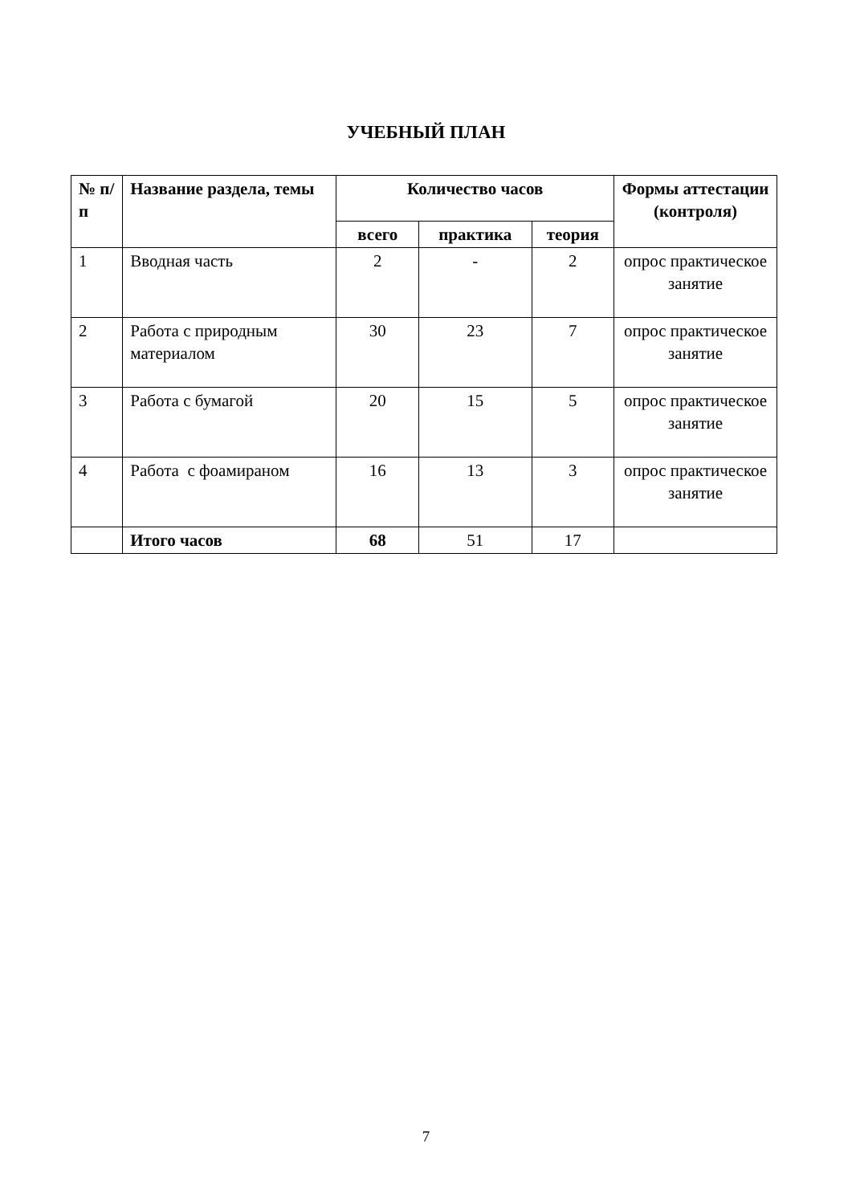УЧЕБНЫЙ ПЛАН
| № п/п | Название раздела, темы | Количество часов | | | Формы аттестации (контроля) |
| --- | --- | --- | --- | --- | --- |
| | | всего | практика | теория | |
| 1 | Вводная часть | 2 | - | 2 | опрос практическое занятие |
| 2 | Работа с природным материалом | 30 | 23 | 7 | опрос практическое занятие |
| 3 | Работа с бумагой | 20 | 15 | 5 | опрос практическое занятие |
| 4 | Работа с фоамираном | 16 | 13 | 3 | опрос практическое занятие |
| | Итого часов | 68 | 51 | 17 | |
7